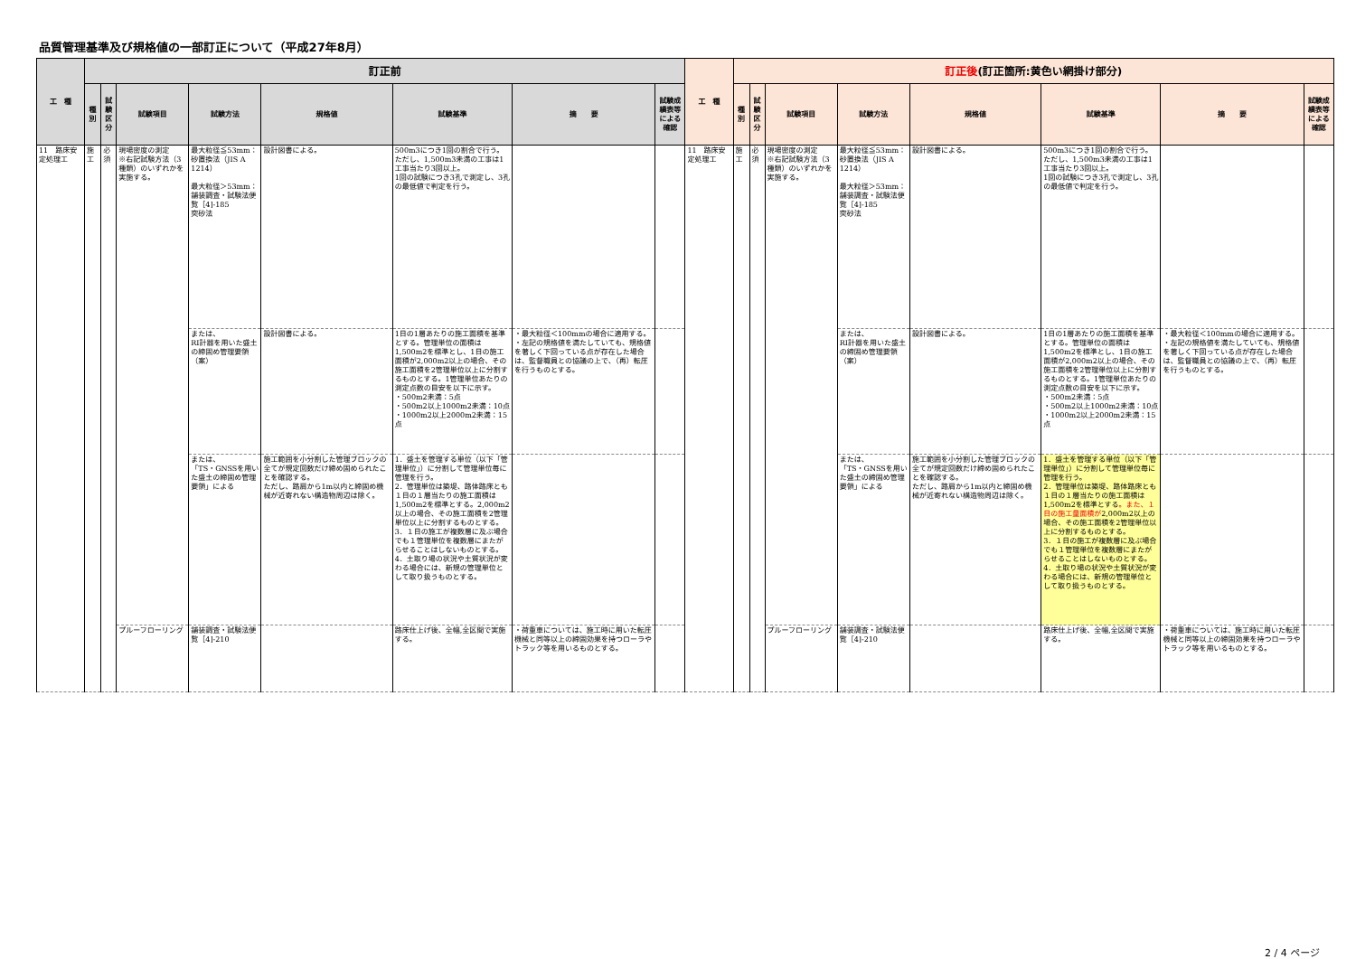品質管理基準及び規格値の一部訂正について（平成27年8月）
| 工 種 | 訂正前 | | | | | | | | 工 種 | 訂正後 (訂正箇所:黄色い網掛け部分) | | | | | | | |
| --- | --- | --- | --- | --- | --- | --- | --- | --- | --- | --- | --- | --- | --- | --- | --- | --- | --- |
| | 種別 | 試験区分 | 試験項目 | 試験方法 | 規格値 | 試験基準 | 摘 要 | 試験成績表等による確認 | | 種別 | 試験区分 | 試験項目 | 試験方法 | 規格値 | 試験基準 | 摘 要 | 試験成績表等による確認 |
| 11 路床安定処理工 | 施工 | 必須 | 現場密度の測定 ※右記試験方法（3種類）のいずれかを実施する。 | 最大粒径≦53mm：砂置換法（JIS A 1214） 最大粒径＞53mm：舗装調査・試験法便覧［4]-185 突砂法 | 設計図書による。 | 500m3につき1回の割合で行う。ただし、1,500m3未満の工事は1工事当たり3回以上。 1回の試験につき3孔で測定し、3孔の最低値で判定を行う。 | | | 11 路床安定処理工 | 施工 | 必須 | 現場密度の測定 ※右記試験方法（3種類）のいずれかを実施する。 | 最大粒径≦53mm：砂置換法（JIS A 1214） 最大粒径＞53mm：舗装調査・試験法便覧［4]-185 突砂法 | 設計図書による。 | 500m3につき1回の割合で行う。ただし、1,500m3未満の工事は1工事当たり3回以上。 1回の試験につき3孔で測定し、3孔の最低値で判定を行う。 | | |
| | | | | または、 RI計器を用いた盛土の締固め管理要領（案） | 設計図書による。 | 1日の1層あたりの施工面積を基準とする。管理単位の面積は1,500m2を標準とし、1日の施工面積が2,000m2以上の場合、その施工面積を2管理単位以上に分割するものとする。1管理単位あたりの測定点数の目安を以下に示す。 ・500m2未満：5点 ・500m2以上1000m2未満：10点 ・1000m2以上2000m2未満：15点 | ・最大粒径＜100mmの場合に適用する。 ・左記の規格値を満たしていても、規格値を著しく下回っている点が存在した場合は、監督職員との協議の上で、（再）転圧を行うものとする。 | | | | | | または、 RI計器を用いた盛土の締固め管理要領（案） | 設計図書による。 | 1日の1層あたりの施工面積を基準とする。管理単位の面積は1,500m2を標準とし、1日の施工面積が2,000m2以上の場合、その施工面積を2管理単位以上に分割するものとする。1管理単位あたりの測定点数の目安を以下に示す。 ・500m2未満：5点 ・500m2以上1000m2未満：10点 ・1000m2以上2000m2未満：15点 | ・最大粒径＜100mmの場合に適用する。 ・左記の規格値を満たしていても、規格値を著しく下回っている点が存在した場合は、監督職員との協議の上で、（再）転圧を行うものとする。 | |
| | | | | または、 「TS・GNSSを用いた盛土の締固め管理要領」による | 施工範囲を小分割した管理ブロックの全てが規定回数だけ締め固められたことを確認する。 ただし、路肩から1m以内と締固め機械が近寄れない構造物周辺は除く。 | 1．盛土を管理する単位（以下「管理単位」）に分割して管理単位毎に管理を行う。 2．管理単位は築堤、路体路床とも１日の１層当たりの施工面積は1,500m2を標準とする。2,000m2以上の場合、その施工面積を2管理単位以上に分割するものとする。 3．１日の施工が複数層に及ぶ場合でも１管理単位を複数層にまたがらせることはしないものとする。 4．土取り場の状況や土質状況が変わる場合には、新規の管理単位として取り扱うものとする。 | | | | | | | または、 「TS・GNSSを用いた盛土の締固め管理要領」による | 施工範囲を小分割した管理ブロックの全てが規定回数だけ締め固められたことを確認する。 ただし、路肩から1m以内と締固め機械が近寄れない構造物周辺は除く。 | 1．盛土を管理する単位（以下「管理単位」）に分割して管理単位毎に管理を行う。 2．管理単位は築堤、路体路床とも１日の１層当たりの施工面積は1,500m2を標準とする 。また、１日の施工量面積が 2,000m2以上の場合、その施工面積を2管理単位以上に分割するものとする。 3．１日の施工が複数層に及ぶ場合でも１管理単位を複数層にまたがらせることはしないものとする。 4．土取り場の状況や土質状況が変わる場合には、新規の管理単位として取り扱うものとする。 | | |
| | | | プルーフローリング | 舗装調査・試験法便覧［4]-210 | | 路床仕上げ後、全幅,全区間で実施する。 | ・荷重車については、施工時に用いた転圧機械と同等以上の締固効果を持つローラやトラック等を用いるものとする。 | | | | | プルーフローリング | 舗装調査・試験法便覧［4]-210 | | 路床仕上げ後、全幅,全区間で実施する。 | ・荷重車については、施工時に用いた転圧機械と同等以上の締固効果を持つローラやトラック等を用いるものとする。 | |
2 / 4 ページ